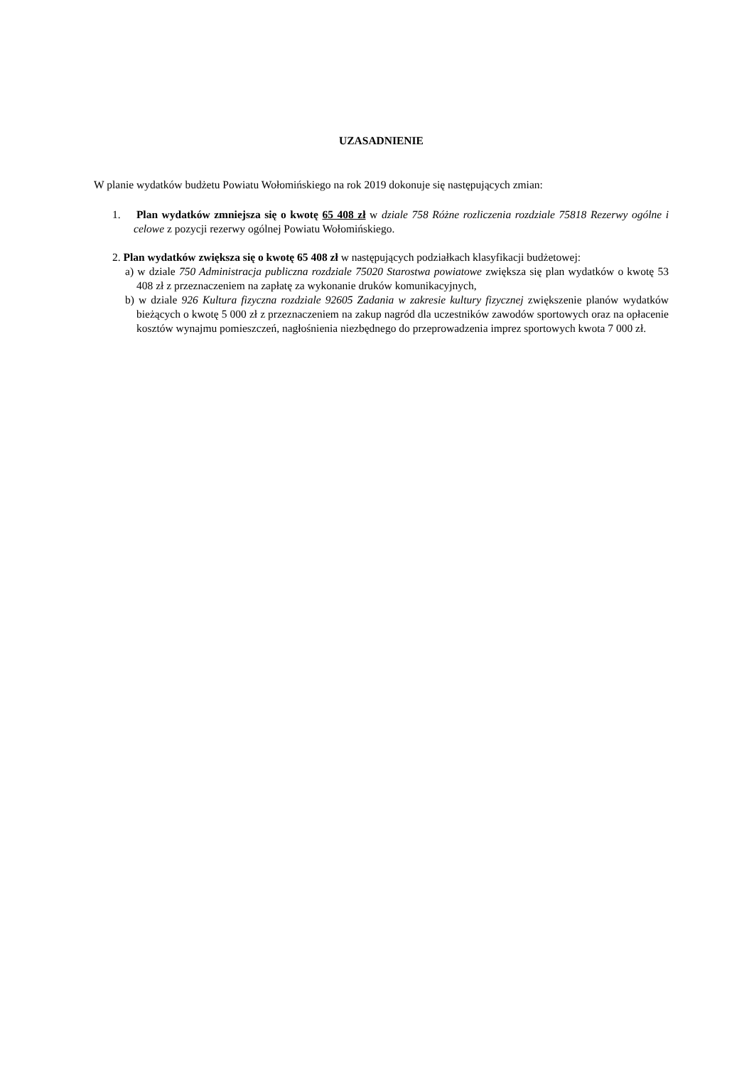UZASADNIENIE
W planie wydatków budżetu Powiatu Wołomińskiego na rok 2019 dokonuje się następujących zmian:
1. Plan wydatków zmniejsza się o kwotę 65 408 zł w dziale 758 Różne rozliczenia rozdziale 75818 Rezerwy ogólne i celowe z pozycji rezerwy ogólnej Powiatu Wołomińskiego.
2. Plan wydatków zwiększa się o kwotę 65 408 zł w następujących podziałkach klasyfikacji budżetowej:
a) w dziale 750 Administracja publiczna rozdziale 75020 Starostwa powiatowe zwiększa się plan wydatków o kwotę 53 408 zł z przeznaczeniem na zapłatę za wykonanie druków komunikacyjnych,
b) w dziale 926 Kultura fizyczna rozdziale 92605 Zadania w zakresie kultury fizycznej zwiększenie planów wydatków bieżących o kwotę 5 000 zł z przeznaczeniem na zakup nagród dla uczestników zawodów sportowych oraz na opłacenie kosztów wynajmu pomieszczeń, nagłośnienia niezbędnego do przeprowadzenia imprez sportowych kwota 7 000 zł.